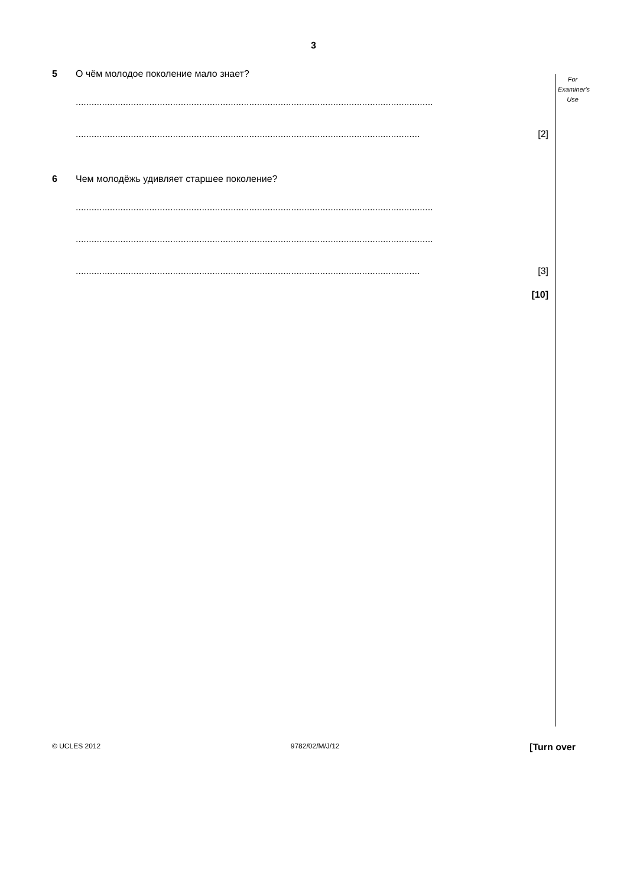3
For
Examiner's
Use
5 О чём молодое поколение мало знает?
........................................................................................................................................
................................................................................................................................... [2]
6 Чем молодёжь удивляет старшее поколение?
........................................................................................................................................
........................................................................................................................................
................................................................................................................................... [3]
[10]
© UCLES 2012 9782/02/M/J/12 [Turn over